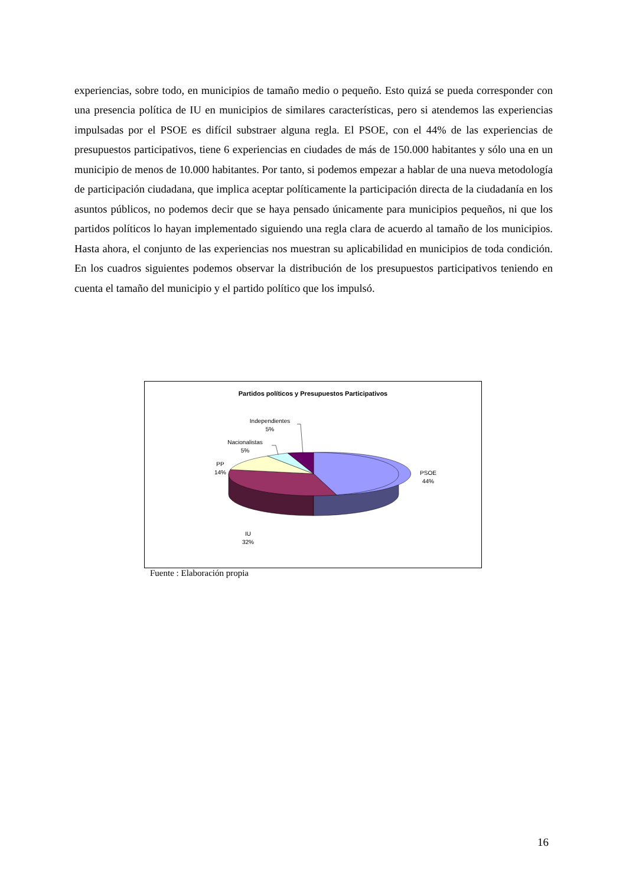experiencias, sobre todo, en municipios de tamaño medio o pequeño. Esto quizá se pueda corresponder con una presencia política de IU en municipios de similares características, pero si atendemos las experiencias impulsadas por el PSOE es difícil substraer alguna regla. El PSOE, con el 44% de las experiencias de presupuestos participativos, tiene 6 experiencias en ciudades de más de 150.000 habitantes y sólo una en un municipio de menos de 10.000 habitantes. Por tanto, si podemos empezar a hablar de una nueva metodología de participación ciudadana, que implica aceptar políticamente la participación directa de la ciudadanía en los asuntos públicos, no podemos decir que se haya pensado únicamente para municipios pequeños, ni que los partidos políticos lo hayan implementado siguiendo una regla clara de acuerdo al tamaño de los municipios. Hasta ahora, el conjunto de las experiencias nos muestran su aplicabilidad en municipios de toda condición. En los cuadros siguientes podemos observar la distribución de los presupuestos participativos teniendo en cuenta el tamaño del municipio y el partido político que los impulsó.
Partidos políticos y Presupuestos Participativos
PSOE
44%
IU
32%
PP
14%
Nacionalistas
5%
Independientes
5%
Fuente : Elaboración propia
16